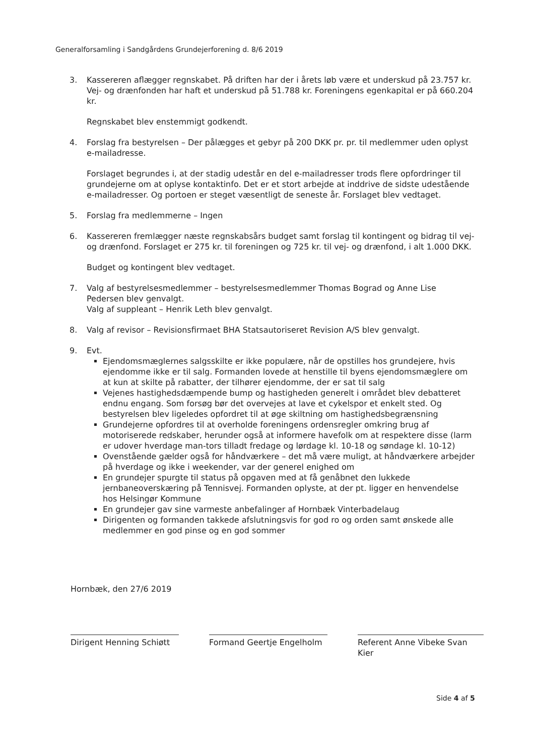Generalforsamling i Sandgårdens Grundejerforening d. 8/6 2019
3. Kassereren aflægger regnskabet. På driften har der i årets løb være et underskud på 23.757 kr. Vej- og drænfonden har haft et underskud på 51.788 kr. Foreningens egenkapital er på 660.204 kr.
Regnskabet blev enstemmigt godkendt.
4. Forslag fra bestyrelsen – Der pålægges et gebyr på 200 DKK pr. pr. til medlemmer uden oplyst e-mailadresse.
Forslaget begrundes i, at der stadig udestår en del e-mailadresser trods flere opfordringer til grundejerne om at oplyse kontaktinfo. Det er et stort arbejde at inddrive de sidste udestående e-mailadresser. Og portoen er steget væsentligt de seneste år. Forslaget blev vedtaget.
5. Forslag fra medlemmerne – Ingen
6. Kassereren fremlægger næste regnskabsårs budget samt forslag til kontingent og bidrag til vej- og drænfond. Forslaget er 275 kr. til foreningen og 725 kr. til vej- og drænfond, i alt 1.000 DKK.
Budget og kontingent blev vedtaget.
7. Valg af bestyrelsesmedlemmer – bestyrelsesmedlemmer Thomas Bograd og Anne Lise Pedersen blev genvalgt.
Valg af suppleant – Henrik Leth blev genvalgt.
8. Valg af revisor – Revisionsfirmaet BHA Statsautoriseret Revision A/S blev genvalgt.
9. Evt.
Ejendomsmæglernes salgsskilte er ikke populære, når de opstilles hos grundejere, hvis ejendomme ikke er til salg. Formanden lovede at henstille til byens ejendomsmæglere om at kun at skilte på rabatter, der tilhører ejendomme, der er sat til salg
Vejenes hastighedsdæmpende bump og hastigheden generelt i området blev debatteret endnu engang. Som forsøg bør det overvejes at lave et cykelspor et enkelt sted. Og bestyrelsen blev ligeledes opfordret til at øge skiltning om hastighedsbegrænsning
Grundejerne opfordres til at overholde foreningens ordensregler omkring brug af motoriserede redskaber, herunder også at informere havefolk om at respektere disse (larm er udover hverdage man-tors tilladt fredage og lørdage kl. 10-18 og søndage kl. 10-12)
Ovenstående gælder også for håndværkere – det må være muligt, at håndværkere arbejder på hverdage og ikke i weekender, var der generel enighed om
En grundejer spurgte til status på opgaven med at få genåbnet den lukkede jernbaneoverskæring på Tennisvej. Formanden oplyste, at der pt. ligger en henvendelse hos Helsingør Kommune
En grundejer gav sine varmeste anbefalinger af Hornbæk Vinterbadelaug
Dirigenten og formanden takkede afslutningsvis for god ro og orden samt ønskede alle medlemmer en god pinse og en god sommer
Hornbæk, den 27/6 2019
Dirigent Henning Schiøtt
Formand Geertje Engelholm
Referent Anne Vibeke Svan Kier
Side 4 af 5